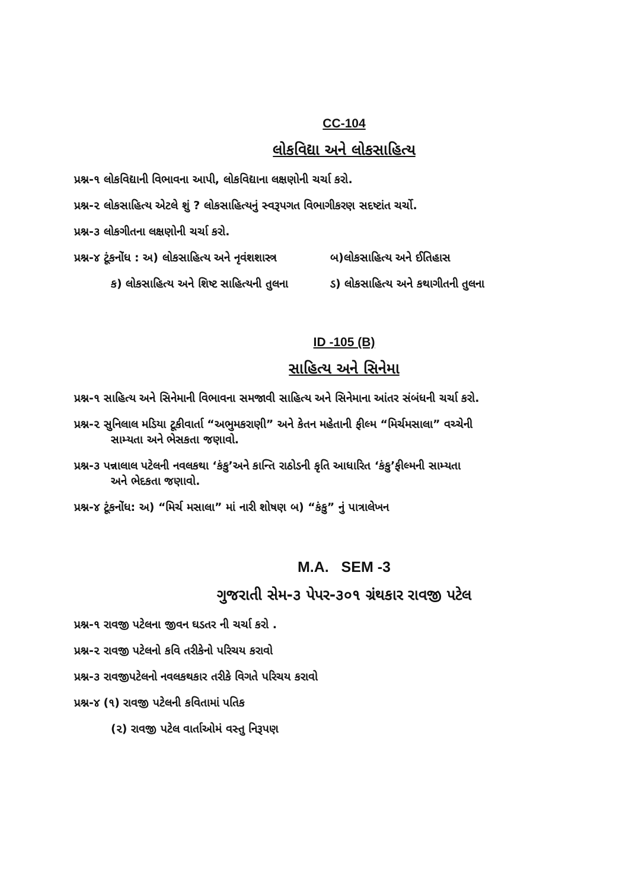CC-104
લોકવિદ્યા અને લોકસાહિત્ય
પ્રશ્ન-૧ લોકવિદ્યાની વિભાવના આપી, લોકવિદ્યાના લક્ષણોની ચર્ચા કરો.
પ્રશ્ન-૨ લોકસાહિત્ય એટલે શું ? લોકસાહિત્યનું સ્વરૂપગત વિભાગીકરણ સદષ્ટાંત ચર્ચો.
પ્રશ્ન-૩ લોકગીતના લક્ષણોની ચર્ચા કરો.
પ્રશ્ન-૪ ટૂંકનોંધ : અ) લોકસાહિત્ય અને નૃવંશશાસ્ત્ર બ)લોકસાહિત્ય અને ઈતિહાસ
ક) લોકસાહિત્ય અને શિષ્ટ સાહિત્યની તુલના ડ) લોકસાહિત્ય અને કથાગીતની તુલના
ID -105 (B)
સાહિત્ય અને સિનેમા
પ્રશ્ન-૧ સાહિત્ય અને સિનેમાની વિભાવના સમજાવી સાહિત્ય અને સિનેમાના આંતર સંબંધની ચર્ચા કરો.
પ્રશ્ન-૨ સુનિલાલ મડિયા ટૂકીવાર્તા “અભુમકરાણી” અને કેતન મહેતાની ફીલ્મ “મિર્ચમસાલા” વચ્ચેની
સામ્યતા અને ભેસકતા જણાવો.
પ્રશ્ન-૩ પન્નાલાલ પટેલની નવલકથા ‘કંકુ’અને કાન્તિ રાઠોડની કૃતિ આધારિત ‘કંકુ’ફીલ્મની સામ્યતા
અને ભેદકતા જણાવો.
પ્રશ્ન-૪ ટૂંકનોંધ: અ) “મિર્ચ મસાલા” માં નારી શોષણ બ) “કંકુ” નું પાત્રાલેખન
M.A. SEM -3
ગુજરાતી સેમ-૩ પેપર-૩૦૧ ગ્રંથકાર રાવજી પટેલ
પ્રશ્ન-૧ રાવજી પટેલના જીવન ઘડતર ની ચર્ચા કરો .
પ્રશ્ન-૨ રાવજી પટેલનો કવિ તરીકેનો પરિચય કરાવો
પ્રશ્ન-૩ રાવજીપટેલનો નવલકથકાર તરીકે વિગતે પરિચય કરાવો
પ્રશ્ન-૪ (૧) રાવજી પટેલની કવિતામાં પતિક
(૨) રાવજી પટેલ વાર્તાઓમં વસ્તુ નિરૂપણ